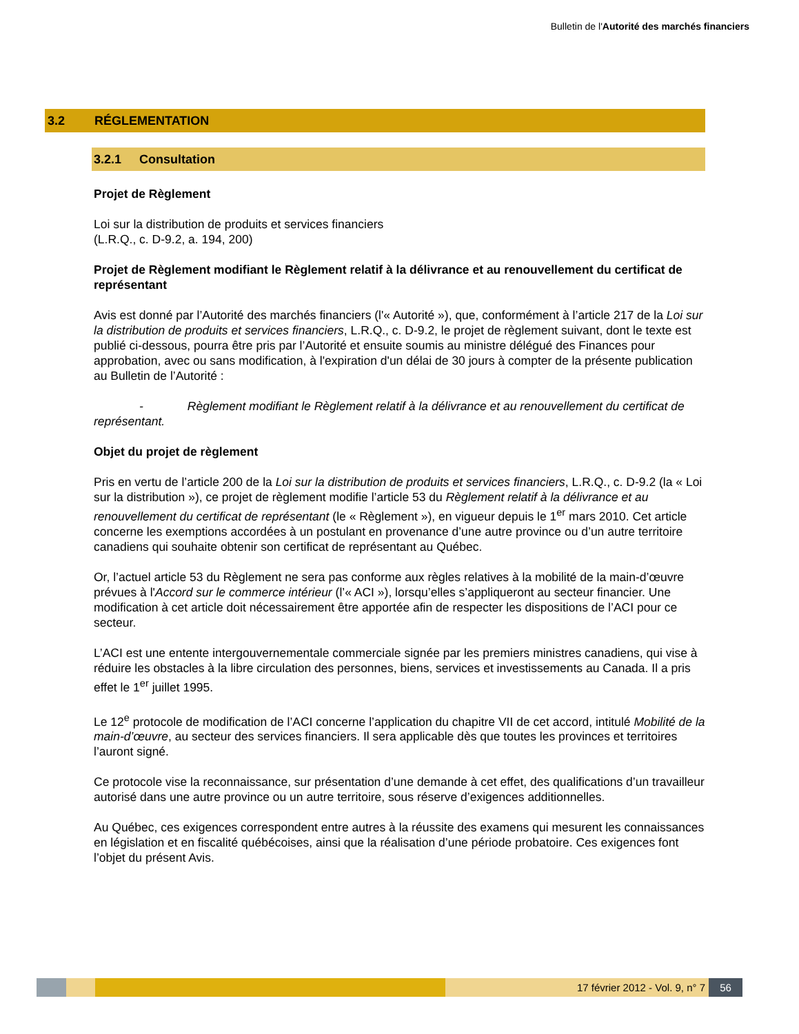Bulletin de l'Autorité des marchés financiers
3.2 RÉGLEMENTATION
3.2.1 Consultation
Projet de Règlement
Loi sur la distribution de produits et services financiers
(L.R.Q., c. D-9.2, a. 194, 200)
Projet de Règlement modifiant le Règlement relatif à la délivrance et au renouvellement du certificat de représentant
Avis est donné par l’Autorité des marchés financiers (l'« Autorité »), que, conformément à l’article 217 de la Loi sur la distribution de produits et services financiers, L.R.Q., c. D-9.2, le projet de règlement suivant, dont le texte est publié ci-dessous, pourra être pris par l’Autorité et ensuite soumis au ministre délégué des Finances pour approbation, avec ou sans modification, à l'expiration d'un délai de 30 jours à compter de la présente publication au Bulletin de l’Autorité :
- Règlement modifiant le Règlement relatif à la délivrance et au renouvellement du certificat de représentant.
Objet du projet de règlement
Pris en vertu de l’article 200 de la Loi sur la distribution de produits et services financiers, L.R.Q., c. D-9.2 (la « Loi sur la distribution »), ce projet de règlement modifie l’article 53 du Règlement relatif à la délivrance et au renouvellement du certificat de représentant (le « Règlement »), en vigueur depuis le 1<sup>er</sup> mars 2010. Cet article concerne les exemptions accordées à un postulant en provenance d’une autre province ou d’un autre territoire canadiens qui souhaite obtenir son certificat de représentant au Québec.
Or, l’actuel article 53 du Règlement ne sera pas conforme aux règles relatives à la mobilité de la main-d’œuvre prévues à l'Accord sur le commerce intérieur (l’« ACI »), lorsqu’elles s’appliqueront au secteur financier. Une modification à cet article doit nécessairement être apportée afin de respecter les dispositions de l’ACI pour ce secteur.
L’ACI est une entente intergouvernementale commerciale signée par les premiers ministres canadiens, qui vise à réduire les obstacles à la libre circulation des personnes, biens, services et investissements au Canada. Il a pris effet le 1<sup>er</sup> juillet 1995.
Le 12<sup>e</sup> protocole de modification de l’ACI concerne l’application du chapitre VII de cet accord, intitulé Mobilité de la main-d’œuvre, au secteur des services financiers. Il sera applicable dès que toutes les provinces et territoires l’auront signé.
Ce protocole vise la reconnaissance, sur présentation d’une demande à cet effet, des qualifications d’un travailleur autorisé dans une autre province ou un autre territoire, sous réserve d’exigences additionnelles.
Au Québec, ces exigences correspondent entre autres à la réussite des examens qui mesurent les connaissances en législation et en fiscalité québécoises, ainsi que la réalisation d’une période probatoire. Ces exigences font l’objet du présent Avis.
17 février 2012 - Vol. 9, n° 7 56